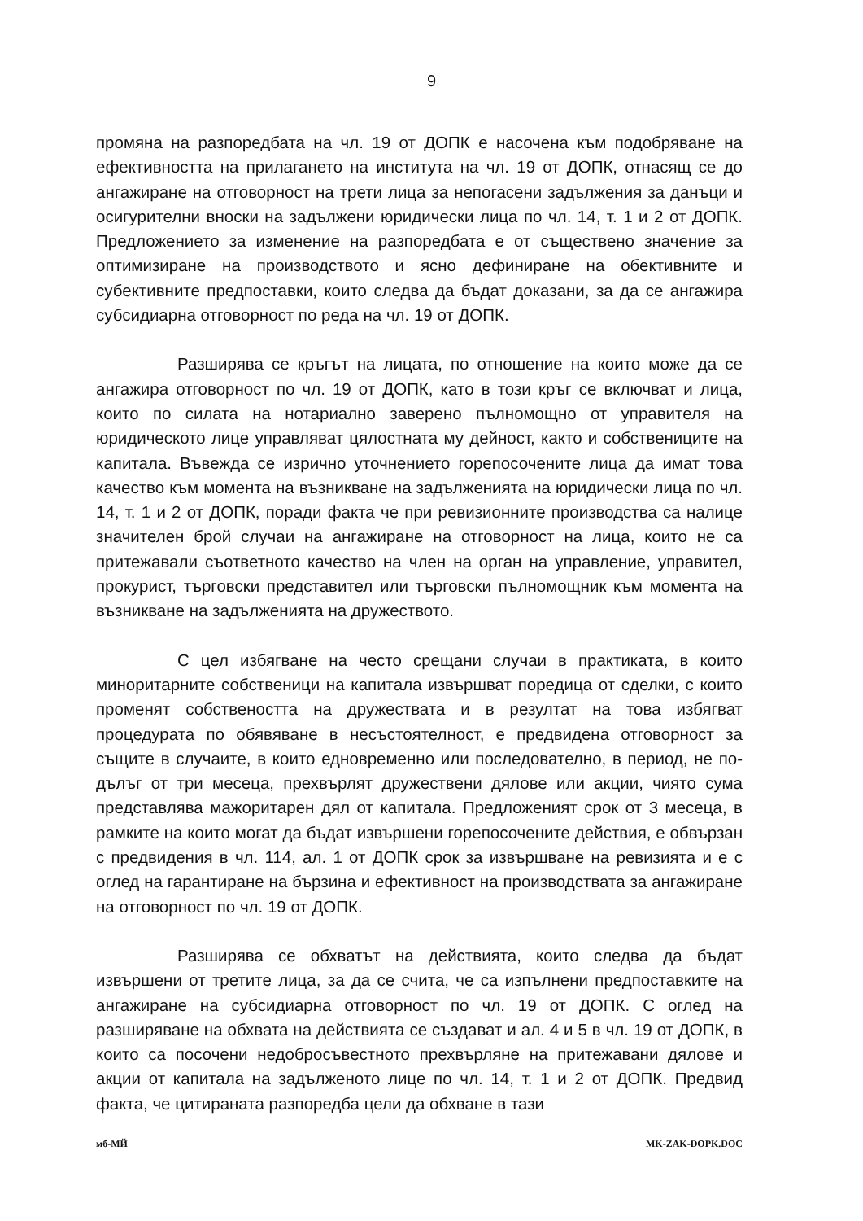9
промяна на разпоредбата на чл. 19 от ДОПК е насочена към подобряване на ефективността на прилагането на института на чл. 19 от ДОПК, отнасящ се до ангажиране на отговорност на трети лица за непогасени задължения за данъци и осигурителни вноски на задължени юридически лица по чл. 14, т. 1 и 2 от ДОПК. Предложението за изменение на разпоредбата е от съществено значение за оптимизиране на производството и ясно дефиниране на обективните и субективните предпоставки, които следва да бъдат доказани, за да се ангажира субсидиарна отговорност по реда на чл. 19 от ДОПК.
Разширява се кръгът на лицата, по отношение на които може да се ангажира отговорност по чл. 19 от ДОПК, като в този кръг се включват и лица, които по силата на нотариално заверено пълномощно от управителя на юридическото лице управляват цялостната му дейност, както и собствениците на капитала. Въвежда се изрично уточнението горепосочените лица да имат това качество към момента на възникване на задълженията на юридически лица по чл. 14, т. 1 и 2 от ДОПК, поради факта че при ревизионните производства са налице значителен брой случаи на ангажиране на отговорност на лица, които не са притежавали съответното качество на член на орган на управление, управител, прокурист, търговски представител или търговски пълномощник към момента на възникване на задълженията на дружеството.
С цел избягване на често срещани случаи в практиката, в които миноритарните собственици на капитала извършват поредица от сделки, с които променят собствеността на дружествата и в резултат на това избягват процедурата по обявяване в несъстоятелност, е предвидена отговорност за същите в случаите, в които едновременно или последователно, в период, не по-дълъг от три месеца, прехвърлят дружествени дялове или акции, чиято сума представлява мажоритарен дял от капитала. Предложеният срок от 3 месеца, в рамките на които могат да бъдат извършени горепосочените действия, е обвързан с предвидения в чл. 114, ал. 1 от ДОПК срок за извършване на ревизията и е с оглед на гарантиране на бързина и ефективност на производствата за ангажиране на отговорност по чл. 19 от ДОПК.
Разширява се обхватът на действията, които следва да бъдат извършени от третите лица, за да се счита, че са изпълнени предпоставките на ангажиране на субсидиарна отговорност по чл. 19 от ДОПК. С оглед на разширяване на обхвата на действията се създават и ал. 4 и 5 в чл. 19 от ДОПК, в които са посочени недобросъвестното прехвърляне на притежавани дялове и акции от капитала на задълженото лице по чл. 14, т. 1 и 2 от ДОПК. Предвид факта, че цитираната разпоредба цели да обхване в тази
мб-МЙ MK-ZAK-DOPK.DOC